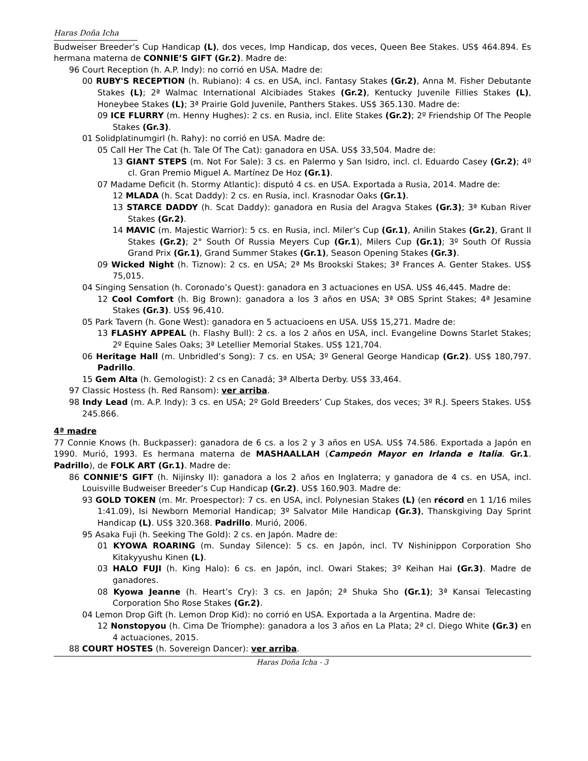Haras Doña Icha
Budweiser Breeder’s Cup Handicap (L), dos veces, Imp Handicap, dos veces, Queen Bee Stakes. US$ 464.894. Es hermana materna de CONNIE’S GIFT (Gr.2). Madre de:
96 Court Reception (h. A.P. Indy): no corrió en USA. Madre de:
00 RUBY'S RECEPTION (h. Rubiano): 4 cs. en USA, incl. Fantasy Stakes (Gr.2), Anna M. Fisher Debutante Stakes (L); 2ª Walmac International Alcibiades Stakes (Gr.2), Kentucky Juvenile Fillies Stakes (L), Honeybee Stakes (L); 3ª Prairie Gold Juvenile, Panthers Stakes. US$ 365.130. Madre de:
09 ICE FLURRY (m. Henny Hughes): 2 cs. en Rusia, incl. Elite Stakes (Gr.2); 2º Friendship Of The People Stakes (Gr.3).
01 Solidplatinumgirl (h. Rahy): no corrió en USA. Madre de:
05 Call Her The Cat (h. Tale Of The Cat): ganadora en USA. US$ 33,504. Madre de:
13 GIANT STEPS (m. Not For Sale): 3 cs. en Palermo y San Isidro, incl. cl. Eduardo Casey (Gr.2); 4º cl. Gran Premio Miguel A. Martínez De Hoz (Gr.1).
07 Madame Deficit (h. Stormy Atlantic): disputó 4 cs. en USA. Exportada a Rusia, 2014. Madre de:
12 MLADA (h. Scat Daddy): 2 cs. en Rusia, incl. Krasnodar Oaks (Gr.1).
13 STARCE DADDY (h. Scat Daddy): ganadora en Rusia del Aragva Stakes (Gr.3); 3ª Kuban River Stakes (Gr.2).
14 MAVIC (m. Majestic Warrior): 5 cs. en Rusia, incl. Miler’s Cup (Gr.1), Anilin Stakes (Gr.2), Grant II Stakes (Gr.2); 2° South Of Russia Meyers Cup (Gr.1), Milers Cup (Gr.1); 3º South Of Russia Grand Prix (Gr.1), Grand Summer Stakes (Gr.1), Season Opening Stakes (Gr.3).
09 Wicked Night (h. Tiznow): 2 cs. en USA; 2ª Ms Brookski Stakes; 3ª Frances A. Genter Stakes. US$ 75,015.
04 Singing Sensation (h. Coronado’s Quest): ganadora en 3 actuaciones en USA. US$ 46,445. Madre de:
12 Cool Comfort (h. Big Brown): ganadora a los 3 años en USA; 3ª OBS Sprint Stakes; 4ª Jesamine Stakes (Gr.3). US$ 96,410.
05 Park Tavern (h. Gone West): ganadora en 5 actuacioens en USA. US$ 15,271. Madre de:
13 FLASHY APPEAL (h. Flashy Bull): 2 cs. a los 2 años en USA, incl. Evangeline Downs Starlet Stakes; 2º Equine Sales Oaks; 3ª Letellier Memorial Stakes. US$ 121,704.
06 Heritage Hall (m. Unbridled’s Song): 7 cs. en USA; 3º General George Handicap (Gr.2). US$ 180,797. Padrillo.
15 Gem Alta (h. Gemologist): 2 cs en Canadá; 3ª Alberta Derby. US$ 33,464.
97 Classic Hostess (h. Red Ransom): ver arriba.
98 Indy Lead (m. A.P. Indy): 3 cs. en USA; 2º Gold Breeders’ Cup Stakes, dos veces; 3º R.J. Speers Stakes. US$ 245.866.
4ª madre
77 Connie Knows (h. Buckpasser): ganadora de 6 cs. a los 2 y 3 años en USA. US$ 74.586. Exportada a Japón en 1990. Murió, 1993. Es hermana materna de MASHAALLAH (Campeón Mayor en Irlanda e Italia. Gr.1. Padrillo), de FOLK ART (Gr.1). Madre de:
86 CONNIE’S GIFT (h. Nijinsky II): ganadora a los 2 años en Inglaterra; y ganadora de 4 cs. en USA, incl. Louisville Budweiser Breeder’s Cup Handicap (Gr.2). US$ 160.903. Madre de:
93 GOLD TOKEN (m. Mr. Proespector): 7 cs. en USA, incl. Polynesian Stakes (L) (en récord en 1 1/16 miles 1:41.09), Isi Newborn Memorial Handicap; 3º Salvator Mile Handicap (Gr.3), Thanskgiving Day Sprint Handicap (L). US$ 320.368. Padrillo. Murió, 2006.
95 Asaka Fuji (h. Seeking The Gold): 2 cs. en Japón. Madre de:
01 KYOWA ROARING (m. Sunday Silence): 5 cs. en Japón, incl. TV Nishinippon Corporation Sho Kitakyyushu Kinen (L).
03 HALO FUJI (h. King Halo): 6 cs. en Japón, incl. Owari Stakes; 3º Keihan Hai (Gr.3). Madre de ganadores.
08 Kyowa Jeanne (h. Heart’s Cry): 3 cs. en Japón; 2ª Shuka Sho (Gr.1); 3ª Kansai Telecasting Corporation Sho Rose Stakes (Gr.2).
04 Lemon Drop Gift (h. Lemon Drop Kid): no corrió en USA. Exportada a la Argentina. Madre de:
12 Nonstopyou (h. Cima De Triomphe): ganadora a los 3 años en La Plata; 2ª cl. Diego White (Gr.3) en 4 actuaciones, 2015.
88 COURT HOSTES (h. Sovereign Dancer): ver arriba.
Haras Doña Icha - 3